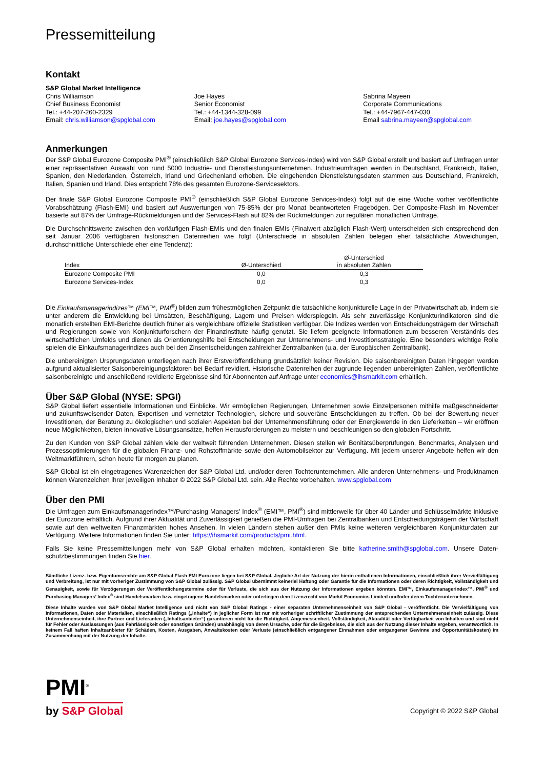Pressemitteilung
Kontakt
S&P Global Market Intelligence
Chris Williamson
Chief Business Economist
Tel.: +44-207-260-2329
Email: chris.williamson@spglobal.com
Joe Hayes
Senior Economist
Tel.: +44-1344-328-099
Email: joe.hayes@spglobal.com
Sabrina Mayeen
Corporate Communications
Tel.: +44-7967-447-030
Email sabrina.mayeen@spglobal.com
Anmerkungen
Der S&P Global Eurozone Composite PMI<sup>®</sup> (einschließlich S&P Global Eurozone Services-Index) wird von S&P Global erstellt und basiert auf Umfragen unter einer repräsentativen Auswahl von rund 5000 Industrie- und Dienstleistungsunternehmen. Industrieumfragen werden in Deutschland, Frankreich, Italien, Spanien, den Niederlanden, Österreich, Irland und Griechenland erhoben. Die eingehenden Dienstleistungsdaten stammen aus Deutschland, Frankreich, Italien, Spanien und Irland. Dies entspricht 78% des gesamten Eurozone-Servicesektors.
Der finale S&P Global Eurozone Composite PMI<sup>®</sup> (einschließlich S&P Global Eurozone Services-Index) folgt auf die eine Woche vorher veröffentlichte Vorabschätzung (Flash-EMI) und basiert auf Auswertungen von 75-85% der pro Monat beantworteten Fragebögen. Der Composite-Flash im November basierte auf 87% der Umfrage-Rückmeldungen und der Services-Flash auf 82% der Rückmeldungen zur regulären monatlichen Umfrage.
Die Durchschnittswerte zwischen den vorläufigen Flash-EMIs und den finalen EMIs (Finalwert abzüglich Flash-Wert) unterscheiden sich entsprechend den seit Januar 2006 verfügbaren historischen Datenreihen wie folgt (Unterschiede in absoluten Zahlen belegen eher tatsächliche Abweichungen, durchschnittliche Unterschiede eher eine Tendenz):
| Index | Ø-Unterschied | Ø-Unterschied in absoluten Zahlen |
| --- | --- | --- |
| Eurozone Composite PMI | 0,0 | 0,3 |
| Eurozone Services-Index | 0,0 | 0,3 |
Die Einkaufsmanagerindizes™ (EMI™, PMI<sup>®</sup>) bilden zum frühestmöglichen Zeitpunkt die tatsächliche konjunkturelle Lage in der Privatwirtschaft ab, indem sie unter anderem die Entwicklung bei Umsätzen, Beschäftigung, Lagern und Preisen widerspiegeln. Als sehr zuverlässige Konjunkturindikatoren sind die monatlich erstellten EMI-Berichte deutlich früher als vergleichbare offizielle Statistiken verfügbar. Die Indizes werden von Entscheidungsträgern der Wirtschaft und Regierungen sowie von Konjunkturforschern der Finanzinstitute häufig genutzt. Sie liefern geeignete Informationen zum besseren Verständnis des wirtschaftlichen Umfelds und dienen als Orientierungshilfe bei Entscheidungen zur Unternehmens- und Investitionsstrategie. Eine besonders wichtige Rolle spielen die Einkaufsmanagerindizes auch bei den Zinsentscheidungen zahlreicher Zentralbanken (u.a. der Europäischen Zentralbank).
Die unbereinigten Ursprungsdaten unterliegen nach ihrer Erstveröffentlichung grundsätzlich keiner Revision. Die saisonbereinigten Daten hingegen werden aufgrund aktualisierter Saisonbereinigungsfaktoren bei Bedarf revidiert. Historische Datenreihen der zugrunde liegenden unbereinigten Zahlen, veröffentlichte saisonbereinigte und anschließend revidierte Ergebnisse sind für Abonnenten auf Anfrage unter economics@ihsmarkit.com erhältlich.
Über S&P Global (NYSE: SPGI)
S&P Global liefert essentielle Informationen und Einblicke. Wir ermöglichen Regierungen, Unternehmen sowie Einzelpersonen mithilfe maßgeschneiderter und zukunftsweisender Daten, Expertisen und vernetzter Technologien, sichere und souveräne Entscheidungen zu treffen. Ob bei der Bewertung neuer Investitionen, der Beratung zu ökologischen und sozialen Aspekten bei der Unternehmensführung oder der Energiewende in den Lieferketten – wir eröffnen neue Möglichkeiten, bieten innovative Lösungsansätze, helfen Herausforderungen zu meistern und beschleunigen so den globalen Fortschritt.
Zu den Kunden von S&P Global zählen viele der weltweit führenden Unternehmen. Diesen stellen wir Bonitätsüberprüfungen, Benchmarks, Analysen und Prozessoptimierungen für die globalen Finanz- und Rohstoffmärkte sowie den Automobilsektor zur Verfügung. Mit jedem unserer Angebote helfen wir den Weltmarktführern, schon heute für morgen zu planen.
S&P Global ist ein eingetragenes Warenzeichen der S&P Global Ltd. und/oder deren Tochterunternehmen. Alle anderen Unternehmens- und Produktnamen können Warenzeichen ihrer jeweiligen Inhaber © 2022 S&P Global Ltd. sein. Alle Rechte vorbehalten. www.spglobal.com
Über den PMI
Die Umfragen zum Einkaufsmanagerindex™/Purchasing Managers’ Index<sup>®</sup> (EMI™, PMI<sup>®</sup>) sind mittlerweile für über 40 Länder und Schlüsselmärkte inklusive der Eurozone erhältlich. Aufgrund ihrer Aktualität und Zuverlässigkeit genießen die PMI-Umfragen bei Zentralbanken und Entscheidungsträgern der Wirtschaft sowie auf den weltweiten Finanzmärkten hohes Ansehen. In vielen Ländern stehen außer den PMIs keine weiteren vergleichbaren Konjunkturdaten zur Verfügung. Weitere Informationen finden Sie unter: https://ihsmarkit.com/products/pmi.html.
Falls Sie keine Pressemitteilungen mehr von S&P Global erhalten möchten, kontaktieren Sie bitte katherine.smith@spglobal.com. Unsere Daten-schutzbestimmungen finden Sie hier.
Sämtliche Lizenz- bzw. Eigentumsrechte am S&P Global Flash EMI Eurozone liegen bei S&P Global. Jegliche Art der Nutzung der hierin enthaltenen Informationen, einschließlich ihrer Vervielfältigung und Verbreitung, ist nur mit vorheriger Zustimmung von S&P Global zulässig. S&P Global übernimmt keinerlei Haftung oder Garantie für die Informationen oder deren Richtigkeit, Vollständigkeit und Genauigkeit, sowie für Verzögerungen der Veröffentlichungstermine oder für Verluste, die sich aus der Nutzung der Informationen ergeben könnten. EMI™, Einkaufsmanagerindex™, PMI<sup>®</sup> und Purchasing Managers’ Index<sup>®</sup> sind Handelsmarken bzw. eingetragene Handelsmarken oder unterliegen dem Lizenzrecht von Markit Economics Limited und/oder deren Tochterunternehmen.
Diese Inhalte wurden von S&P Global Market Intelligence und nicht von S&P Global Ratings - einer separaten Unternehmenseinheit von S&P Global - veröffentlicht. Die Vervielfältigung von Informationen, Daten oder Materialien, einschließlich Ratings („Inhalte“) in jeglicher Form ist nur mit vorheriger schriftlicher Zustimmung der entsprechenden Unternehmenseinheit zulässig. Diese Unternehmenseinheit, ihre Partner und Lieferanten („Inhaltsanbieter“) garantieren nicht für die Richtigkeit, Angemessenheit, Vollständigkeit, Aktualität oder Verfügbarkeit von Inhalten und sind nicht für Fehler oder Auslassungen (aus Fahrlässigkeit oder sonstigen Gründen) unabhängig von deren Ursache, oder für die Ergebnisse, die sich aus der Nutzung dieser Inhalte ergeben, verantwortlich. In keinem Fall haften Inhaltsanbieter für Schäden, Kosten, Ausgaben, Anwaltskosten oder Verluste (einschließlich entgangener Einnahmen oder entgangener Gewinne und Opportunitätskosten) im Zusammenhang mit der Nutzung der Inhalte.
PMI<sup>®</sup>
by S&P Global
Copyright © 2022 S&P Global